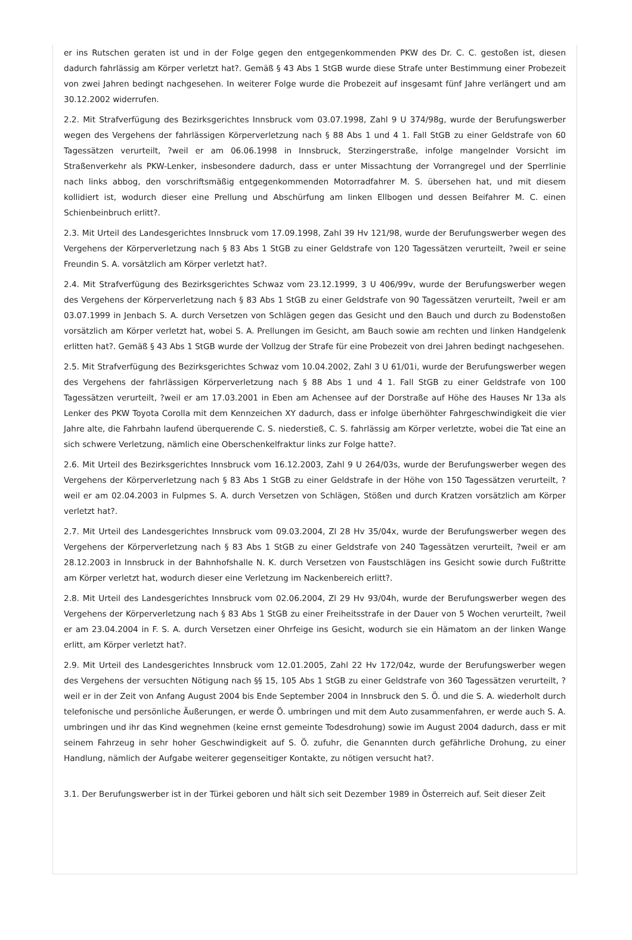er ins Rutschen geraten ist und in der Folge gegen den entgegenkommenden PKW des Dr. C. C. gestoßen ist, diesen dadurch fahrlässig am Körper verletzt hat?. Gemäß § 43 Abs 1 StGB wurde diese Strafe unter Bestimmung einer Probezeit von zwei Jahren bedingt nachgesehen. In weiterer Folge wurde die Probezeit auf insgesamt fünf Jahre verlängert und am 30.12.2002 widerrufen.
2.2. Mit Strafverfügung des Bezirksgerichtes Innsbruck vom 03.07.1998, Zahl 9 U 374/98g, wurde der Berufungswerber wegen des Vergehens der fahrlässigen Körperverletzung nach § 88 Abs 1 und 4 1. Fall StGB zu einer Geldstrafe von 60 Tagessätzen verurteilt, ?weil er am 06.06.1998 in Innsbruck, Sterzingerstraße, infolge mangelnder Vorsicht im Straßenverkehr als PKW-Lenker, insbesondere dadurch, dass er unter Missachtung der Vorrangregel und der Sperrlinie nach links abbog, den vorschriftsmäßig entgegenkommenden Motorradfahrer M. S. übersehen hat, und mit diesem kollidiert ist, wodurch dieser eine Prellung und Abschürfung am linken Ellbogen und dessen Beifahrer M. C. einen Schienbeinbruch erlitt?.
2.3. Mit Urteil des Landesgerichtes Innsbruck vom 17.09.1998, Zahl 39 Hv 121/98, wurde der Berufungswerber wegen des Vergehens der Körperverletzung nach § 83 Abs 1 StGB zu einer Geldstrafe von 120 Tagessätzen verurteilt, ?weil er seine Freundin S. A. vorsätzlich am Körper verletzt hat?.
2.4. Mit Strafverfügung des Bezirksgerichtes Schwaz vom 23.12.1999, 3 U 406/99v, wurde der Berufungswerber wegen des Vergehens der Körperverletzung nach § 83 Abs 1 StGB zu einer Geldstrafe von 90 Tagessätzen verurteilt, ?weil er am 03.07.1999 in Jenbach S. A. durch Versetzen von Schlägen gegen das Gesicht und den Bauch und durch zu Bodenstoßen vorsätzlich am Körper verletzt hat, wobei S. A. Prellungen im Gesicht, am Bauch sowie am rechten und linken Handgelenk erlitten hat?. Gemäß § 43 Abs 1 StGB wurde der Vollzug der Strafe für eine Probezeit von drei Jahren bedingt nachgesehen.
2.5. Mit Strafverfügung des Bezirksgerichtes Schwaz vom 10.04.2002, Zahl 3 U 61/01i, wurde der Berufungswerber wegen des Vergehens der fahrlässigen Körperverletzung nach § 88 Abs 1 und 4 1. Fall StGB zu einer Geldstrafe von 100 Tagessätzen verurteilt, ?weil er am 17.03.2001 in Eben am Achensee auf der Dorstraße auf Höhe des Hauses Nr 13a als Lenker des PKW Toyota Corolla mit dem Kennzeichen XY dadurch, dass er infolge überhöhter Fahrgeschwindigkeit die vier Jahre alte, die Fahrbahn laufend überquerende C. S. niederstieß, C. S. fahrlässig am Körper verletzte, wobei die Tat eine an sich schwere Verletzung, nämlich eine Oberschenkelfraktur links zur Folge hatte?.
2.6. Mit Urteil des Bezirksgerichtes Innsbruck vom 16.12.2003, Zahl 9 U 264/03s, wurde der Berufungswerber wegen des Vergehens der Körperverletzung nach § 83 Abs 1 StGB zu einer Geldstrafe in der Höhe von 150 Tagessätzen verurteilt, ?weil er am 02.04.2003 in Fulpmes S. A. durch Versetzen von Schlägen, Stößen und durch Kratzen vorsätzlich am Körper verletzt hat?.
2.7. Mit Urteil des Landesgerichtes Innsbruck vom 09.03.2004, Zl 28 Hv 35/04x, wurde der Berufungswerber wegen des Vergehens der Körperverletzung nach § 83 Abs 1 StGB zu einer Geldstrafe von 240 Tagessätzen verurteilt, ?weil er am 28.12.2003 in Innsbruck in der Bahnhofshalle N. K. durch Versetzen von Faustschlägen ins Gesicht sowie durch Fußtritte am Körper verletzt hat, wodurch dieser eine Verletzung im Nackenbereich erlitt?.
2.8. Mit Urteil des Landesgerichtes Innsbruck vom 02.06.2004, Zl 29 Hv 93/04h, wurde der Berufungswerber wegen des Vergehens der Körperverletzung nach § 83 Abs 1 StGB zu einer Freiheitsstrafe in der Dauer von 5 Wochen verurteilt, ?weil er am 23.04.2004 in F. S. A. durch Versetzen einer Ohrfeige ins Gesicht, wodurch sie ein Hämatom an der linken Wange erlitt, am Körper verletzt hat?.
2.9. Mit Urteil des Landesgerichtes Innsbruck vom 12.01.2005, Zahl 22 Hv 172/04z, wurde der Berufungswerber wegen des Vergehens der versuchten Nötigung nach §§ 15, 105 Abs 1 StGB zu einer Geldstrafe von 360 Tagessätzen verurteilt, ?weil er in der Zeit von Anfang August 2004 bis Ende September 2004 in Innsbruck den S. Ö. und die S. A. wiederholt durch telefonische und persönliche Äußerungen, er werde Ö. umbringen und mit dem Auto zusammenfahren, er werde auch S. A. umbringen und ihr das Kind wegnehmen (keine ernst gemeinte Todesdrohung) sowie im August 2004 dadurch, dass er mit seinem Fahrzeug in sehr hoher Geschwindigkeit auf S. Ö. zufuhr, die Genannten durch gefährliche Drohung, zu einer Handlung, nämlich der Aufgabe weiterer gegenseitiger Kontakte, zu nötigen versucht hat?.
3.1. Der Berufungswerber ist in der Türkei geboren und hält sich seit Dezember 1989 in Österreich auf. Seit dieser Zeit